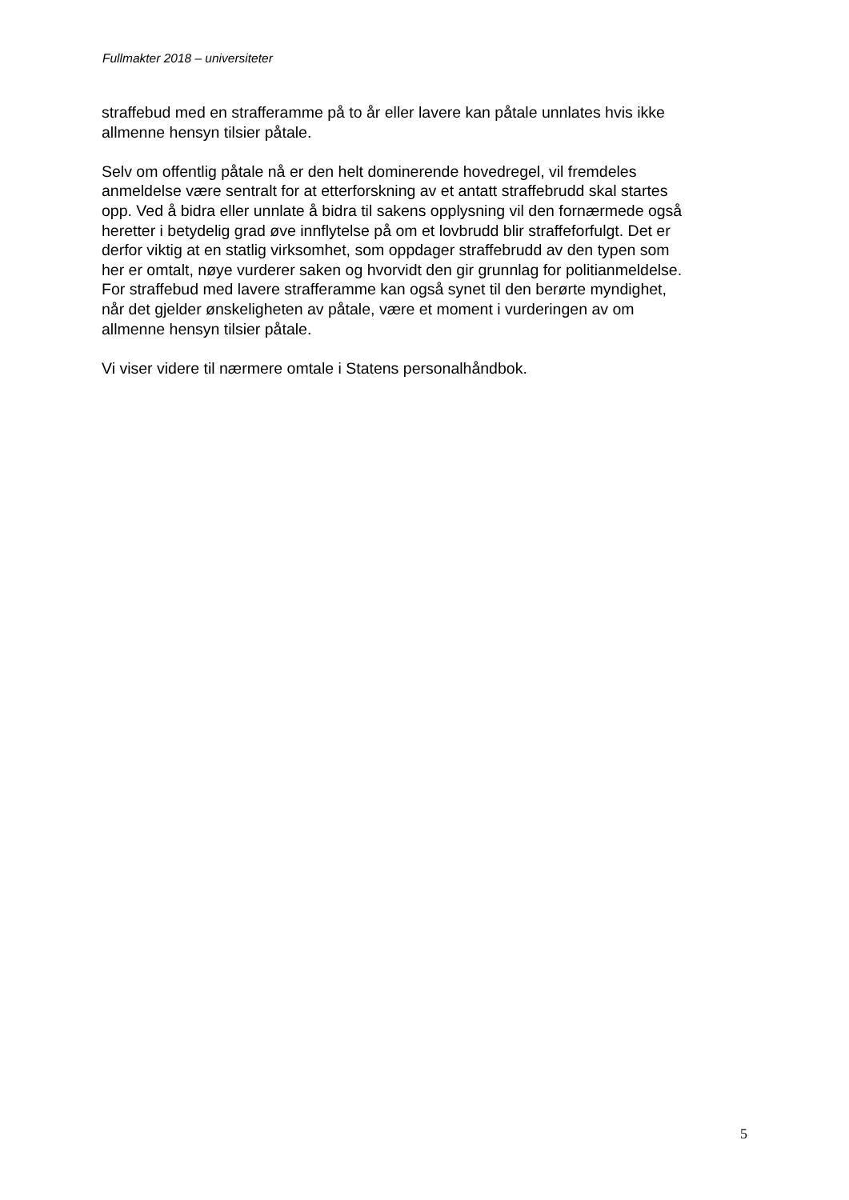Fullmakter 2018 – universiteter
straffebud med en strafferamme på to år eller lavere kan påtale unnlates hvis ikke
allmenne hensyn tilsier påtale.
Selv om offentlig påtale nå er den helt dominerende hovedregel, vil fremdeles
anmeldelse være sentralt for at etterforskning av et antatt straffebrudd skal startes
opp. Ved å bidra eller unnlate å bidra til sakens opplysning vil den fornærmede også
heretter i betydelig grad øve innflytelse på om et lovbrudd blir straffeforfulgt. Det er
derfor viktig at en statlig virksomhet, som oppdager straffebrudd av den typen som
her er omtalt, nøye vurderer saken og hvorvidt den gir grunnlag for politianmeldelse.
For straffebud med lavere strafferamme kan også synet til den berørte myndighet,
når det gjelder ønskeligheten av påtale, være et moment i vurderingen av om
allmenne hensyn tilsier påtale.
Vi viser videre til nærmere omtale i Statens personalhåndbok.
5